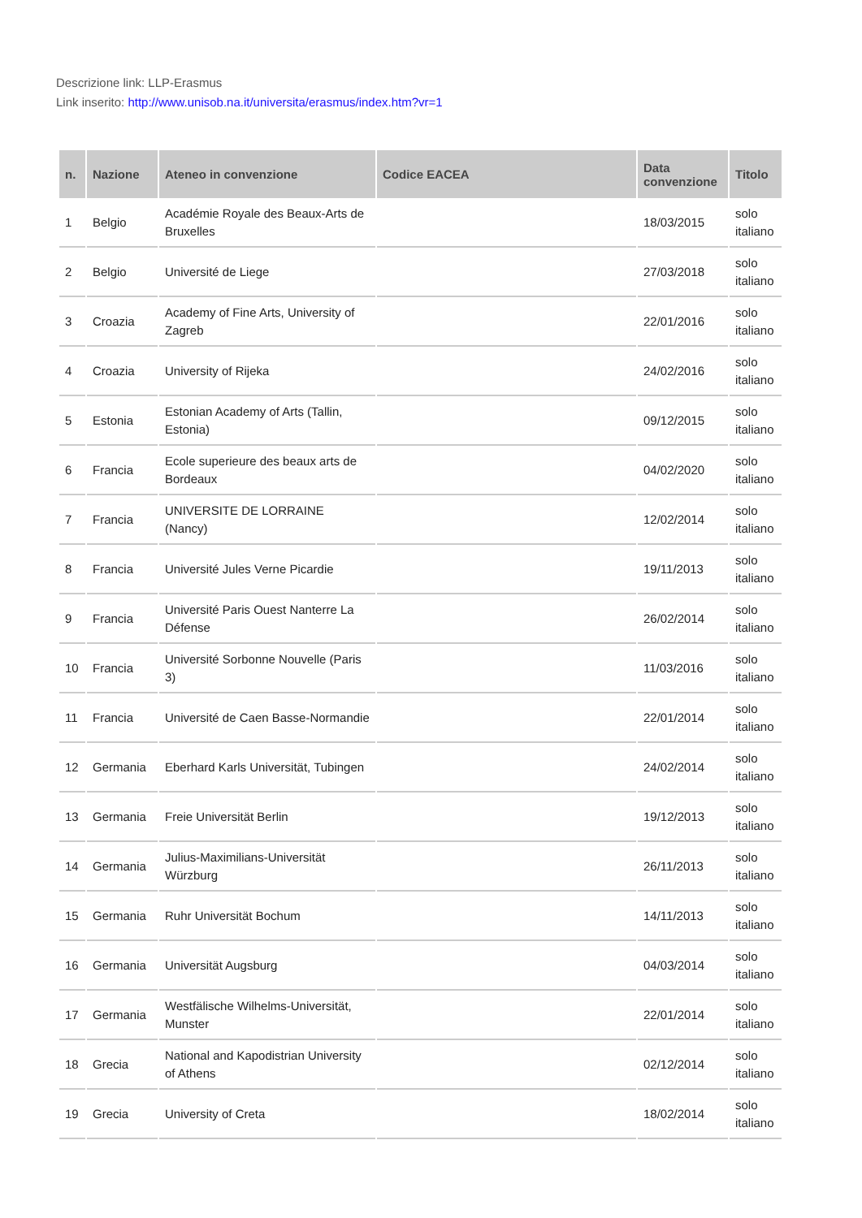Descrizione link: LLP-Erasmus
Link inserito: http://www.unisob.na.it/universita/erasmus/index.htm?vr=1
| n. | Nazione | Ateneo in convenzione | Codice EACEA | Data convenzione | Titolo |
| --- | --- | --- | --- | --- | --- |
| 1 | Belgio | Académie Royale des Beaux-Arts de Bruxelles | | 18/03/2015 | solo italiano |
| 2 | Belgio | Université de Liege | | 27/03/2018 | solo italiano |
| 3 | Croazia | Academy of Fine Arts, University of Zagreb | | 22/01/2016 | solo italiano |
| 4 | Croazia | University of Rijeka | | 24/02/2016 | solo italiano |
| 5 | Estonia | Estonian Academy of Arts (Tallin, Estonia) | | 09/12/2015 | solo italiano |
| 6 | Francia | Ecole superieure des beaux arts de Bordeaux | | 04/02/2020 | solo italiano |
| 7 | Francia | UNIVERSITE DE LORRAINE (Nancy) | | 12/02/2014 | solo italiano |
| 8 | Francia | Université Jules Verne Picardie | | 19/11/2013 | solo italiano |
| 9 | Francia | Université Paris Ouest Nanterre La Défense | | 26/02/2014 | solo italiano |
| 10 | Francia | Université Sorbonne Nouvelle (Paris 3) | | 11/03/2016 | solo italiano |
| 11 | Francia | Université de Caen Basse-Normandie | | 22/01/2014 | solo italiano |
| 12 | Germania | Eberhard Karls Universität, Tubingen | | 24/02/2014 | solo italiano |
| 13 | Germania | Freie Universität Berlin | | 19/12/2013 | solo italiano |
| 14 | Germania | Julius-Maximilians-Universität Würzburg | | 26/11/2013 | solo italiano |
| 15 | Germania | Ruhr Universität Bochum | | 14/11/2013 | solo italiano |
| 16 | Germania | Universität Augsburg | | 04/03/2014 | solo italiano |
| 17 | Germania | Westfälische Wilhelms-Universität, Munster | | 22/01/2014 | solo italiano |
| 18 | Grecia | National and Kapodistrian University of Athens | | 02/12/2014 | solo italiano |
| 19 | Grecia | University of Creta | | 18/02/2014 | solo italiano |